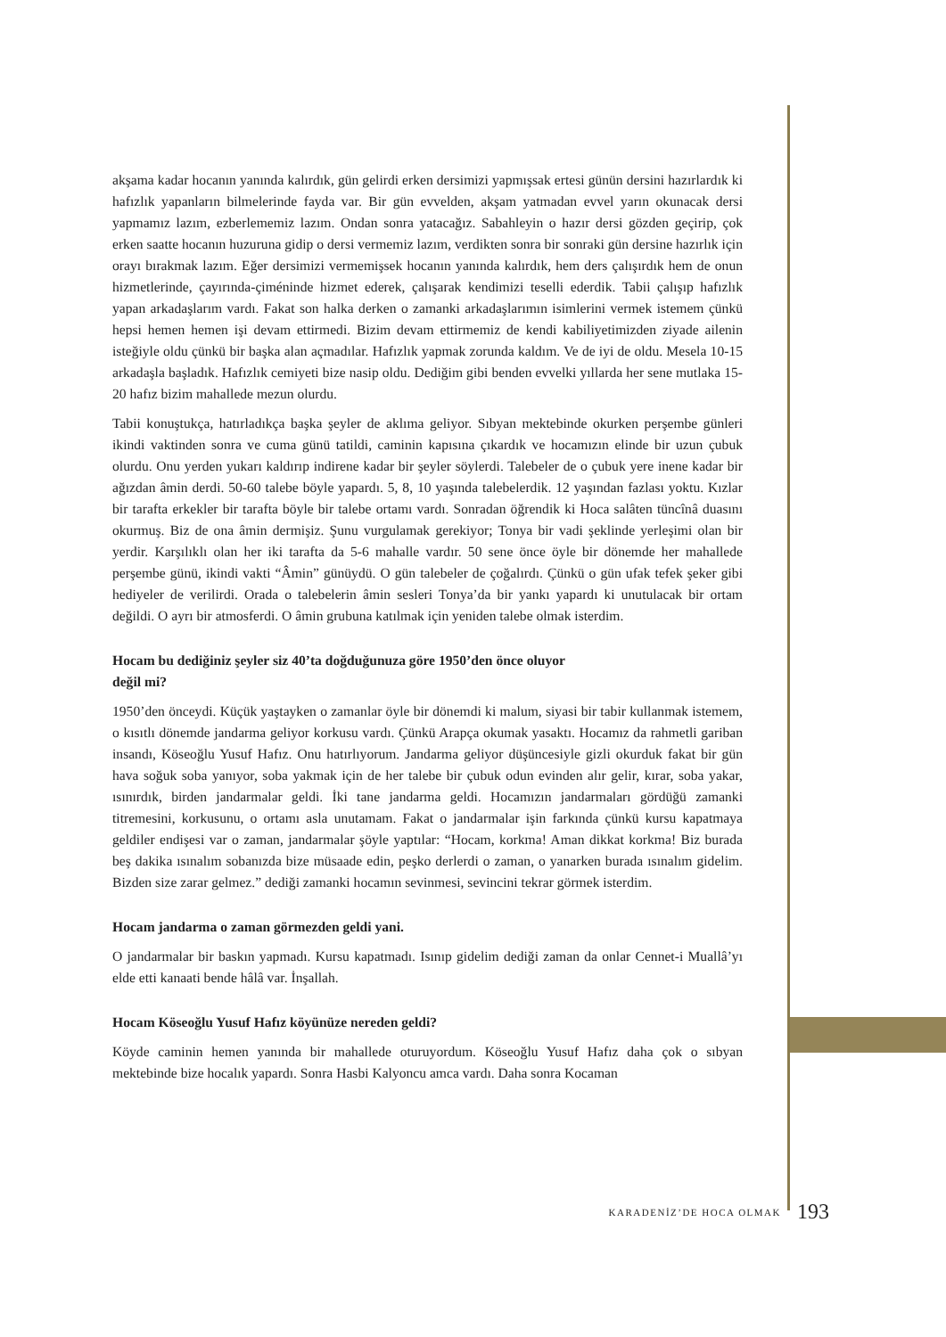akşama kadar hocanın yanında kalırdık, gün gelirdi erken dersimizi yapmışsak ertesi günün dersini hazırlardık ki hafızlık yapanların bilmelerinde fayda var. Bir gün evvelden, akşam yatmadan evvel yarın okunacak dersi yapmamız lazım, ezberlememiz lazım. Ondan sonra yatacağız. Sabahleyin o hazır dersi gözden geçirip, çok erken saatte hocanın huzuruna gidip o dersi vermemiz lazım, verdikten sonra bir sonraki gün dersine hazırlık için orayı bırakmak lazım. Eğer dersimizi vermemişsek hocanın yanında kalırdık, hem ders çalışırdık hem de onun hizmetlerinde, çayırında-çiméninde hizmet ederek, çalışarak kendimizi teselli ederdik. Tabii çalışıp hafızlık yapan arkadaşlarım vardı. Fakat son halka derken o zamanki arkadaşlarımın isimlerini vermek istemem çünkü hepsi hemen hemen işi devam ettirmedi. Bizim devam ettirmemiz de kendi kabiliyetimizden ziyade ailenin isteğiyle oldu çünkü bir başka alan açmadılar. Hafızlık yapmak zorunda kaldım. Ve de iyi de oldu. Mesela 10-15 arkadaşla başladık. Hafızlık cemiyeti bize nasip oldu. Dediğim gibi benden evvelki yıllarda her sene mutlaka 15-20 hafız bizim mahallede mezun olurdu.
Tabii konuştukça, hatırladıkça başka şeyler de aklıma geliyor. Sıbyan mektebinde okurken perşembe günleri ikindi vaktinden sonra ve cuma günü tatildi, caminin kapısına çıkardık ve hocamızın elinde bir uzun çubuk olurdu. Onu yerden yukarı kaldırıp indirene kadar bir şeyler söylerdi. Talebeler de o çubuk yere inene kadar bir ağızdan âmin derdi. 50-60 talebe böyle yapardı. 5, 8, 10 yaşında talebelerdik. 12 yaşından fazlası yoktu. Kızlar bir tarafta erkekler bir tarafta böyle bir talebe ortamı vardı. Sonradan öğrendik ki Hoca salâten tüncînâ duasını okurmuş. Biz de ona âmin dermişiz. Şunu vurgulamak gerekiyor; Tonya bir vadi şeklinde yerleşimi olan bir yerdir. Karşılıklı olan her iki tarafta da 5-6 mahalle vardır. 50 sene önce öyle bir dönemde her mahallede perşembe günü, ikindi vakti “Âmin” günüydü. O gün talebeler de çoğalırdı. Çünkü o gün ufak tefek şeker gibi hediyeler de verilirdi. Orada o talebelerin âmin sesleri Tonya’da bir yankı yapardı ki unutulacak bir ortam değildi. O ayrı bir atmosferdi. O âmin grubuna katılmak için yeniden talebe olmak isterdim.
Hocam bu dediğiniz şeyler siz 40’ta doğduğunuza göre 1950’den önce oluyor
değil mi?
1950’den önceydi. Küçük yaştayken o zamanlar öyle bir dönemdi ki malum, siyasi bir tabir kullanmak istemem, o kısıtlı dönemde jandarma geliyor korkusu vardı. Çünkü Arapça okumak yasaktı. Hocamız da rahmetli gariban insandı, Köseoğlu Yusuf Hafız. Onu hatırlıyorum. Jandarma geliyor düşüncesiyle gizli okurduk fakat bir gün hava soğuk soba yanıyor, soba yakmak için de her talebe bir çubuk odun evinden alır gelir, kırar, soba yakar, ısınırdık, birden jandarmalar geldi. İki tane jandarma geldi. Hocamızın jandarmaları gördüğü zamanki titremesini, korkusunu, o ortamı asla unutamam. Fakat o jandarmalar işin farkında çünkü kursu kapatmaya geldiler endişesi var o zaman, jandarmalar şöyle yaptılar: “Hocam, korkma! Aman dikkat korkma! Biz burada beş dakika ısınalım sobanızda bize müsaade edin, peşko derlerdi o zaman, o yanarken burada ısınalım gidelim. Bizden size zarar gelmez.” dediği zamanki hocamın sevinmesi, sevincini tekrar görmek isterdim.
Hocam jandarma o zaman görmezden geldi yani.
O jandarmalar bir baskın yapmadı. Kursu kapatmadı. Isınıp gidelim dediği zaman da onlar Cennet-i Muallâ’yı elde etti kanaati bende hâlâ var. İnşallah.
Hocam Köseoğlu Yusuf Hafız köyünüze nereden geldi?
Köyde caminin hemen yanında bir mahallede oturuyordum. Köseoğlu Yusuf Hafız daha çok o sıbyan mektebinde bize hocalık yapardı. Sonra Hasbi Kalyoncu amca vardı. Daha sonra Kocaman
KARADENİZ’DE HOCA OLMAK 193